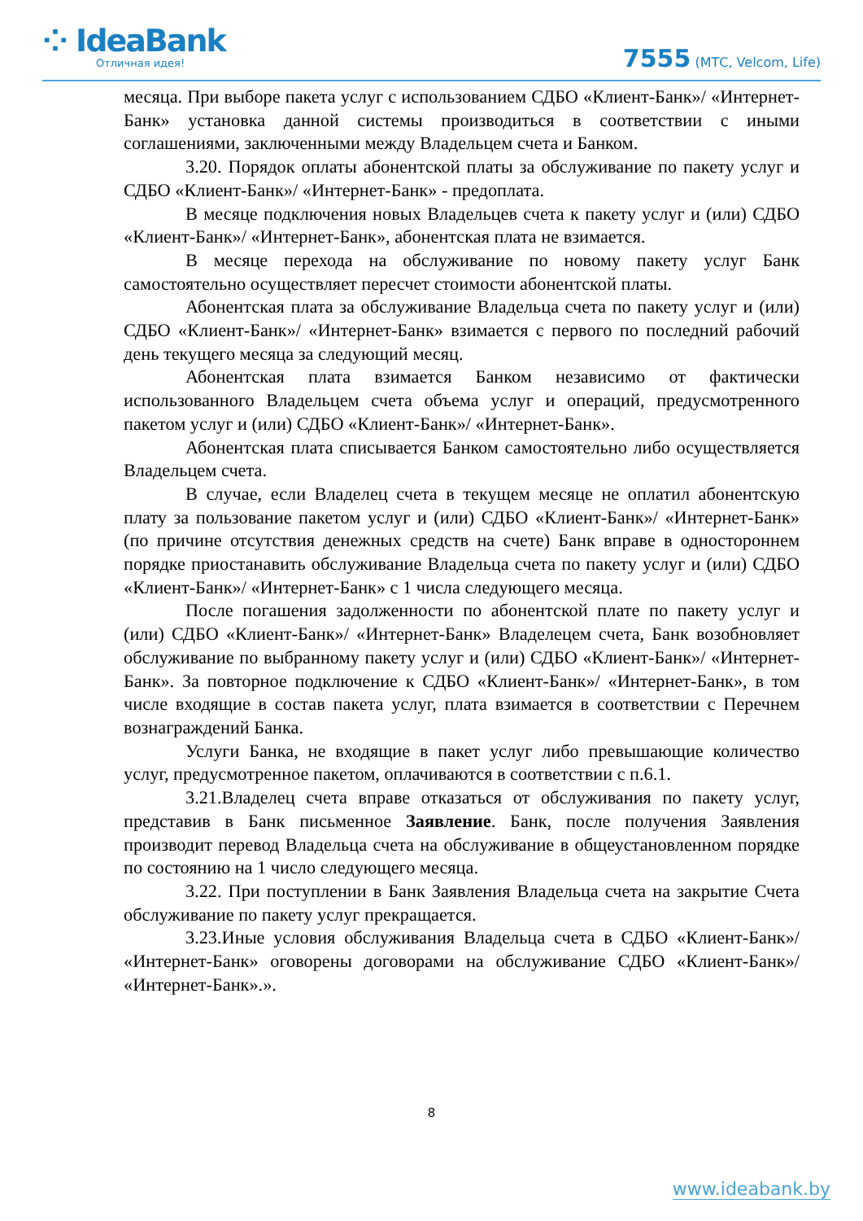⁘ IdeaBank
Отличная идея!
7555 (МТС, Velcom, Life)
месяца. При выборе пакета услуг с использованием СДБО «Клиент-Банк»/ «Интернет-Банк» установка данной системы производиться в соответствии с иными соглашениями, заключенными между Владельцем счета и Банком.
3.20. Порядок оплаты абонентской платы за обслуживание по пакету услуг и СДБО «Клиент-Банк»/ «Интернет-Банк» - предоплата.
В месяце подключения новых Владельцев счета к пакету услуг и (или) СДБО «Клиент-Банк»/ «Интернет-Банк», абонентская плата не взимается.
В месяце перехода на обслуживание по новому пакету услуг Банк самостоятельно осуществляет пересчет стоимости абонентской платы.
Абонентская плата за обслуживание Владельца счета по пакету услуг и (или) СДБО «Клиент-Банк»/ «Интернет-Банк» взимается с первого по последний рабочий день текущего месяца за следующий месяц.
Абонентская плата взимается Банком независимо от фактически использованного Владельцем счета объема услуг и операций, предусмотренного пакетом услуг и (или) СДБО «Клиент-Банк»/ «Интернет-Банк».
Абонентская плата списывается Банком самостоятельно либо осуществляется Владельцем счета.
В случае, если Владелец счета в текущем месяце не оплатил абонентскую плату за пользование пакетом услуг и (или) СДБО «Клиент-Банк»/ «Интернет-Банк» (по причине отсутствия денежных средств на счете) Банк вправе в одностороннем порядке приостанавить обслуживание Владельца счета по пакету услуг и (или) СДБО «Клиент-Банк»/ «Интернет-Банк» с 1 числа следующего месяца.
После погашения задолженности по абонентской плате по пакету услуг и (или) СДБО «Клиент-Банк»/ «Интернет-Банк» Владелецем счета, Банк возобновляет обслуживание по выбранному пакету услуг и (или) СДБО «Клиент-Банк»/ «Интернет-Банк». За повторное подключение к СДБО «Клиент-Банк»/ «Интернет-Банк», в том числе входящие в состав пакета услуг, плата взимается в соответствии с Перечнем вознаграждений Банка.
Услуги Банка, не входящие в пакет услуг либо превышающие количество услуг, предусмотренное пакетом, оплачиваются в соответствии с п.6.1.
3.21.Владелец счета вправе отказаться от обслуживания по пакету услуг, представив в Банк письменное Заявление. Банк, после получения Заявления производит перевод Владельца счета на обслуживание в общеустановленном порядке по состоянию на 1 число следующего месяца.
3.22. При поступлении в Банк Заявления Владельца счета на закрытие Счета обслуживание по пакету услуг прекращается.
3.23.Иные условия обслуживания Владельца счета в СДБО «Клиент-Банк»/ «Интернет-Банк» оговорены договорами на обслуживание СДБО «Клиент-Банк»/ «Интернет-Банк».».
8
www.ideabank.by